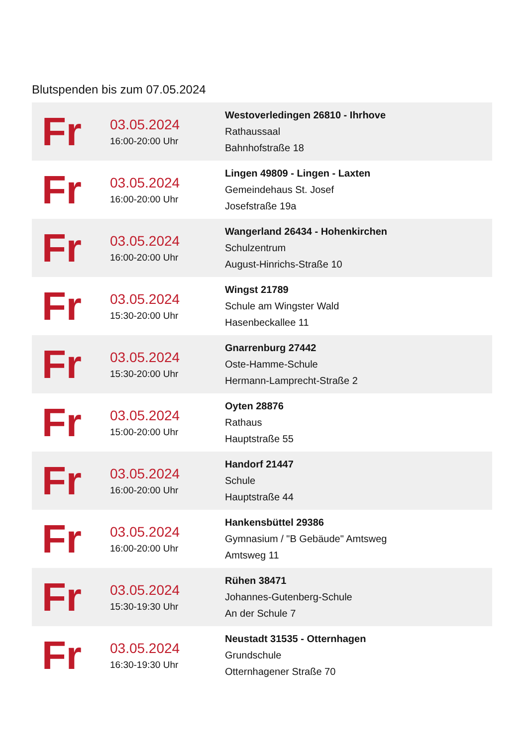Blutspenden bis zum 07.05.2024
| Fr | 03.05.2024 16:00-20:00 Uhr | Westoverledingen 26810 - Ihrhove Rathaussaal Bahnhofstraße 18 |
| Fr | 03.05.2024 16:00-20:00 Uhr | Lingen 49809 - Lingen - Laxten Gemeindehaus St. Josef Josefstraße 19a |
| Fr | 03.05.2024 16:00-20:00 Uhr | Wangerland 26434 - Hohenkirchen Schulzentrum August-Hinrichs-Straße 10 |
| Fr | 03.05.2024 15:30-20:00 Uhr | Wingst 21789 Schule am Wingster Wald Hasenbeckallee 11 |
| Fr | 03.05.2024 15:30-20:00 Uhr | Gnarrenburg 27442 Oste-Hamme-Schule Hermann-Lamprecht-Straße 2 |
| Fr | 03.05.2024 15:00-20:00 Uhr | Oyten 28876 Rathaus Hauptstraße 55 |
| Fr | 03.05.2024 16:00-20:00 Uhr | Handorf 21447 Schule Hauptstraße 44 |
| Fr | 03.05.2024 16:00-20:00 Uhr | Hankensbüttel 29386 Gymnasium / "B Gebäude" Amtsweg Amtsweg 11 |
| Fr | 03.05.2024 15:30-19:30 Uhr | Rühen 38471 Johannes-Gutenberg-Schule An der Schule 7 |
| Fr | 03.05.2024 16:30-19:30 Uhr | Neustadt 31535 - Otternhagen Grundschule Otternhagener Straße 70 |